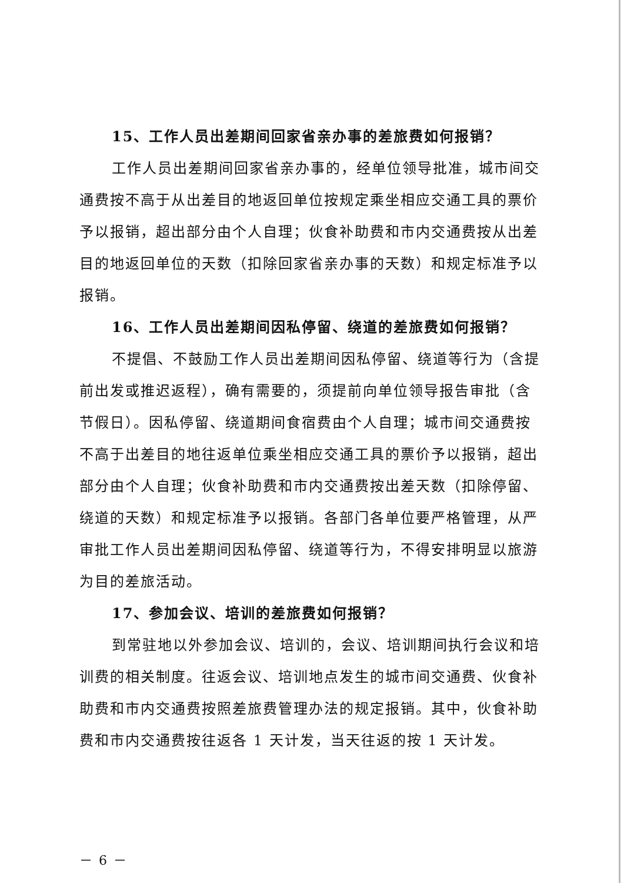15、工作人员出差期间回家省亲办事的差旅费如何报销？
工作人员出差期间回家省亲办事的，经单位领导批准，城市间交通费按不高于从出差目的地返回单位按规定乘坐相应交通工具的票价予以报销，超出部分由个人自理；伙食补助费和市内交通费按从出差目的地返回单位的天数（扣除回家省亲办事的天数）和规定标准予以报销。
16、工作人员出差期间因私停留、绕道的差旅费如何报销？
不提倡、不鼓励工作人员出差期间因私停留、绕道等行为（含提前出发或推迟返程），确有需要的，须提前向单位领导报告审批（含节假日）。因私停留、绕道期间食宿费由个人自理；城市间交通费按不高于出差目的地往返单位乘坐相应交通工具的票价予以报销，超出部分由个人自理；伙食补助费和市内交通费按出差天数（扣除停留、绕道的天数）和规定标准予以报销。各部门各单位要严格管理，从严审批工作人员出差期间因私停留、绕道等行为，不得安排明显以旅游为目的差旅活动。
17、参加会议、培训的差旅费如何报销？
到常驻地以外参加会议、培训的，会议、培训期间执行会议和培训费的相关制度。往返会议、培训地点发生的城市间交通费、伙食补助费和市内交通费按照差旅费管理办法的规定报销。其中，伙食补助费和市内交通费按往返各 1 天计发，当天往返的按 1 天计发。
－ 6 －